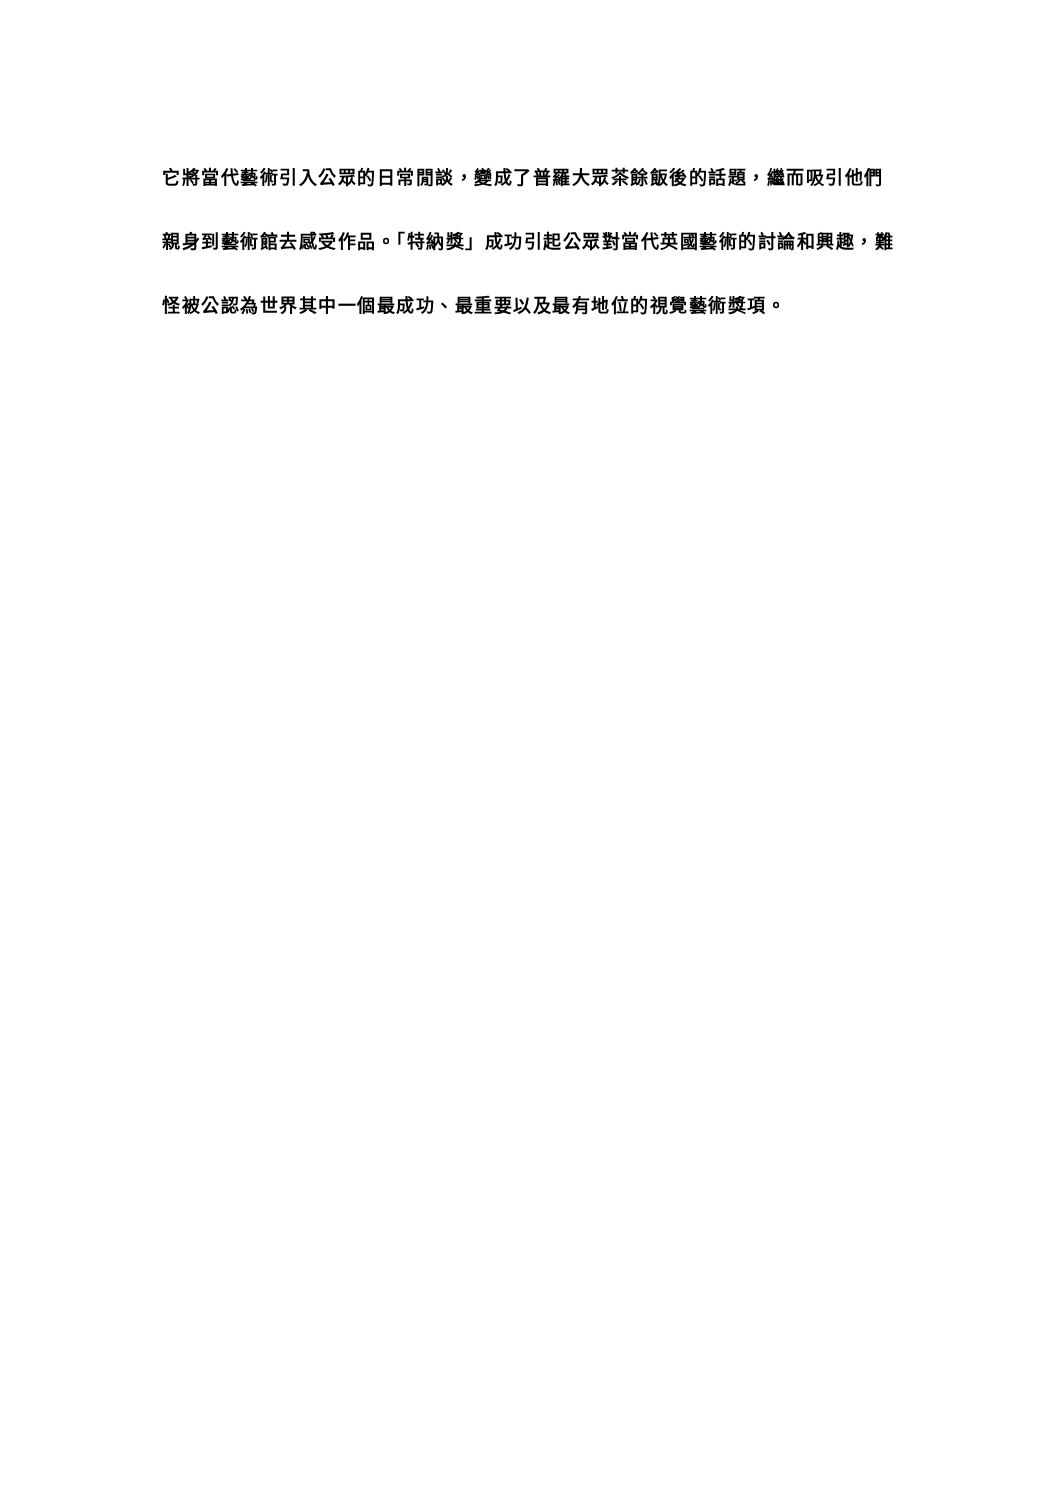它將當代藝術引入公眾的日常閒談，變成了普羅大眾茶餘飯後的話題，繼而吸引他們親身到藝術館去感受作品。「特納獎」成功引起公眾對當代英國藝術的討論和興趣，難怪被公認為世界其中一個最成功、最重要以及最有地位的視覺藝術獎項。